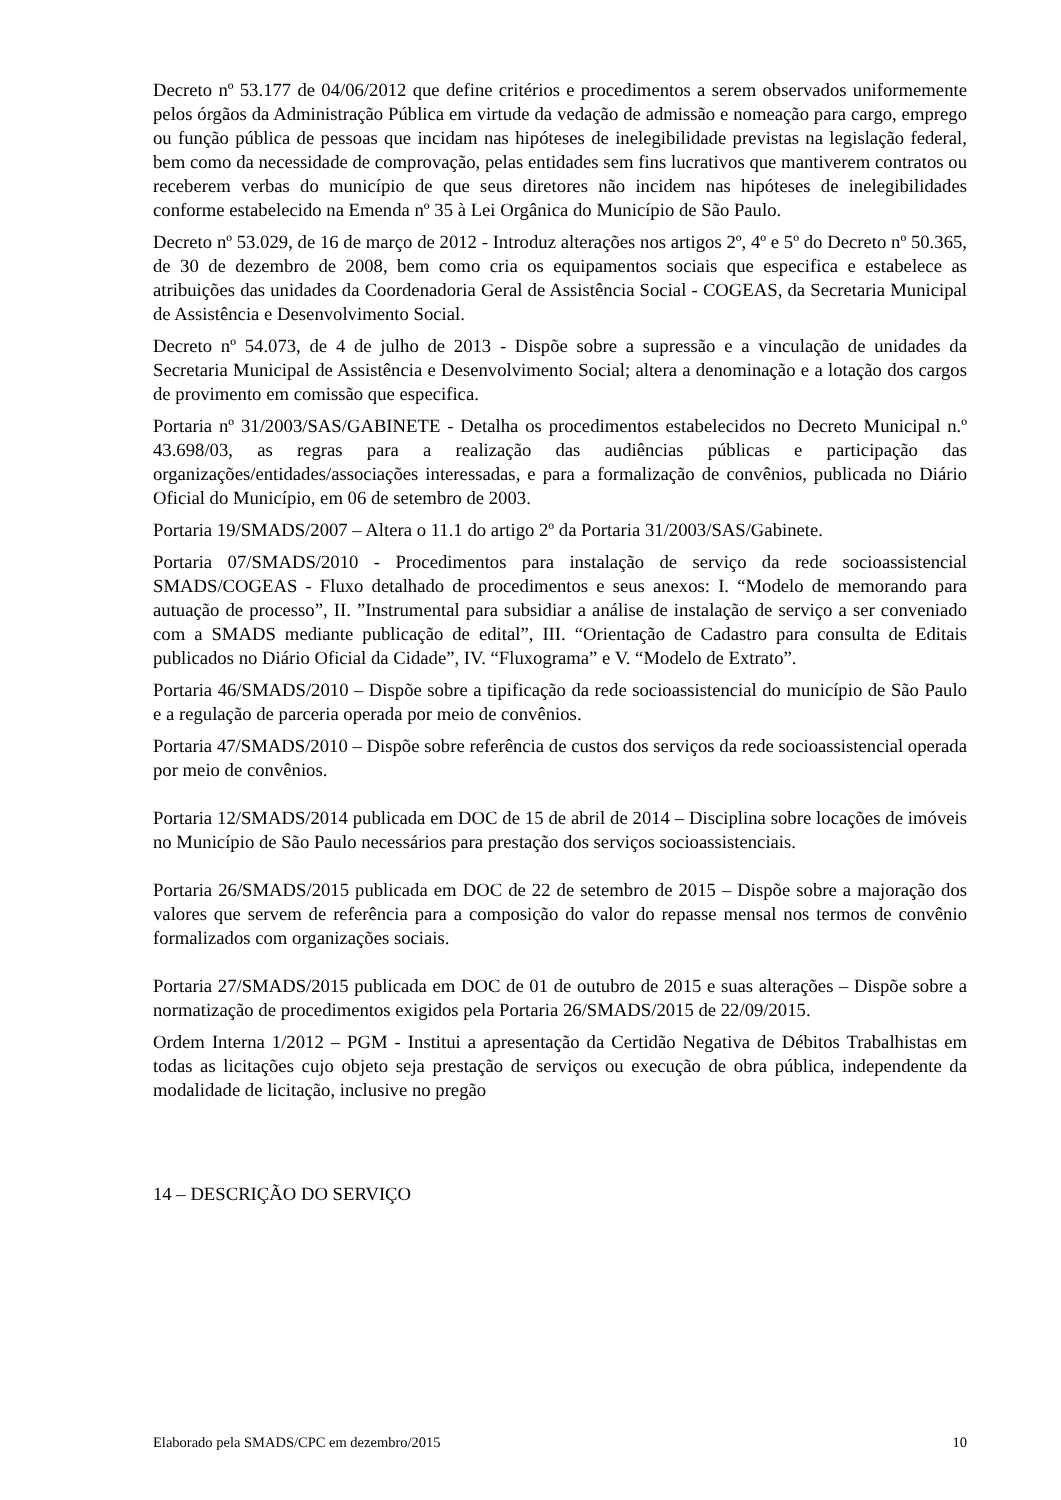Decreto nº 53.177 de 04/06/2012 que define critérios e procedimentos a serem observados uniformemente pelos órgãos da Administração Pública em virtude da vedação de admissão e nomeação para cargo, emprego ou função pública de pessoas que incidam nas hipóteses de inelegibilidade previstas na legislação federal, bem como da necessidade de comprovação, pelas entidades sem fins lucrativos que mantiverem contratos ou receberem verbas do município de que seus diretores não incidem nas hipóteses de inelegibilidades conforme estabelecido na Emenda nº 35 à Lei Orgânica do Município de São Paulo.
Decreto nº 53.029, de 16 de março de 2012 - Introduz alterações nos artigos 2º, 4º e 5º do Decreto nº 50.365, de 30 de dezembro de 2008, bem como cria os equipamentos sociais que especifica e estabelece as atribuições das unidades da Coordenadoria Geral de Assistência Social - COGEAS, da Secretaria Municipal de Assistência e Desenvolvimento Social.
Decreto nº 54.073, de 4 de julho de 2013 - Dispõe sobre a supressão e a vinculação de unidades da Secretaria Municipal de Assistência e Desenvolvimento Social; altera a denominação e a lotação dos cargos de provimento em comissão que especifica.
Portaria nº 31/2003/SAS/GABINETE - Detalha os procedimentos estabelecidos no Decreto Municipal n.º 43.698/03, as regras para a realização das audiências públicas e participação das organizações/entidades/associações interessadas, e para a formalização de convênios, publicada no Diário Oficial do Município, em 06 de setembro de 2003.
Portaria 19/SMADS/2007 – Altera o 11.1 do artigo 2º da Portaria 31/2003/SAS/Gabinete.
Portaria 07/SMADS/2010 - Procedimentos para instalação de serviço da rede socioassistencial SMADS/COGEAS - Fluxo detalhado de procedimentos e seus anexos: I. “Modelo de memorando para autuação de processo”, II. ”Instrumental para subsidiar a análise de instalação de serviço a ser conveniado com a SMADS mediante publicação de edital”, III. “Orientação de Cadastro para consulta de Editais publicados no Diário Oficial da Cidade”, IV. “Fluxograma” e V. “Modelo de Extrato”.
Portaria 46/SMADS/2010 – Dispõe sobre a tipificação da rede socioassistencial do município de São Paulo e a regulação de parceria operada por meio de convênios.
Portaria 47/SMADS/2010 – Dispõe sobre referência de custos dos serviços da rede socioassistencial operada por meio de convênios.
Portaria 12/SMADS/2014 publicada em DOC de 15 de abril de 2014 – Disciplina sobre locações de imóveis no Município de São Paulo necessários para prestação dos serviços socioassistenciais.
Portaria 26/SMADS/2015 publicada em DOC de 22 de setembro de 2015 – Dispõe sobre a majoração dos valores que servem de referência para a composição do valor do repasse mensal nos termos de convênio formalizados com organizações sociais.
Portaria 27/SMADS/2015 publicada em DOC de 01 de outubro de 2015 e suas alterações – Dispõe sobre a normatização de procedimentos exigidos pela Portaria 26/SMADS/2015 de 22/09/2015.
Ordem Interna 1/2012 – PGM - Institui a apresentação da Certidão Negativa de Débitos Trabalhistas em todas as licitações cujo objeto seja prestação de serviços ou execução de obra pública, independente da modalidade de licitação, inclusive no pregão
14 – DESCRIÇÃO DO SERVIÇO
Elaborado pela SMADS/CPC em dezembro/2015 10